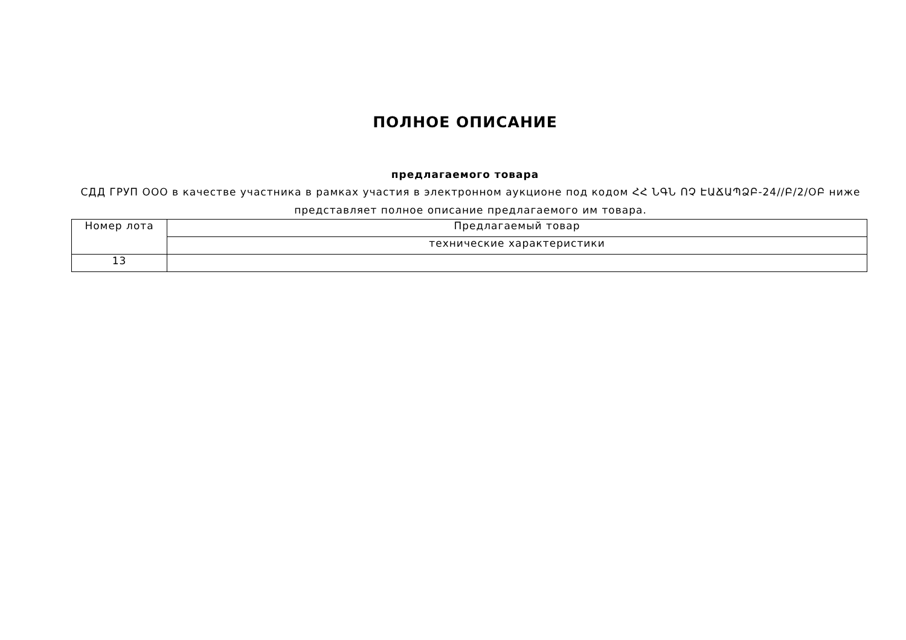ПОЛНОЕ ОПИСАНИЕ
предлагаемого товара
СДД ГРУП ООО в качестве участника в рамках участия в электронном аукционе под кодом ՀՀ ՆԳՆ ՈՉ ԷԱՃԱՊՁԲ-24//Բ/2/ՕԲ ниже представляет полное описание предлагаемого им товара.
| Номер лота | Предлагаемый товар |
| | технические характеристики |
| 13 | |